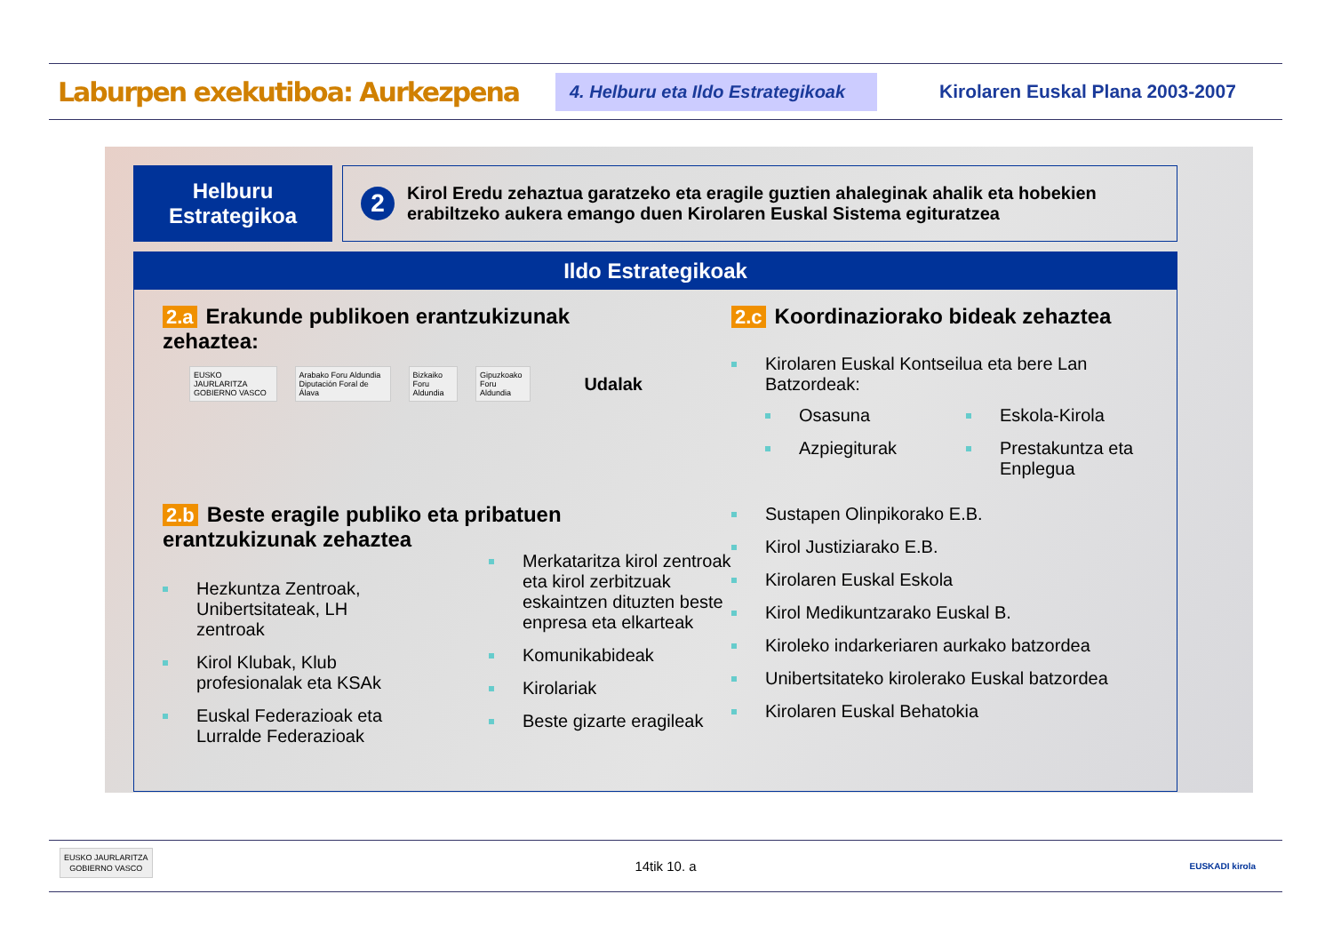Laburpen exekutiboa: Aurkezpena
4. Helburu eta Ildo Estrategikoak
Kirolaren Euskal Plana 2003-2007
Helburu
Estrategikoa
2
Kirol Eredu zehaztua garatzeko eta eragile guztien ahaleginak ahalik eta hobekien erabiltzeko aukera emango duen Kirolaren Euskal Sistema egituratzea
Ildo Estrategikoak
2.a Erakunde publikoen erantzukizunak zehaztea:
EUSKO JAURLARITZA GOBIERNO VASCO Arabako Foru Aldundia Diputación Foral de Álava Bizkaiko Foru Aldundia Gipuzkoako Foru Aldundia Udalak
2.b Beste eragile publiko eta pribatuen erantzukizunak zehaztea
Hezkuntza Zentroak, Unibertsitateak, LH zentroak
Kirol Klubak, Klub profesionalak eta KSAk
Euskal Federazioak eta Lurralde Federazioak
Merkataritza kirol zentroak eta kirol zerbitzuak eskaintzen dituzten beste enpresa eta elkarteak
Komunikabideak
Kirolariak
Beste gizarte eragileak
2.c Koordinaziorako bideak zehaztea
Kirolaren Euskal Kontseilua eta bere Lan Batzordeak:
Osasuna
Azpiegiturak
Eskola-Kirola
Prestakuntza eta Enplegua
Sustapen Olinpikorako E.B.
Kirol Justiziarako E.B.
Kirolaren Euskal Eskola
Kirol Medikuntzarako Euskal B.
Kiroleko indarkeriaren aurkako batzordea
Unibertsitateko kirolerako Euskal batzordea
Kirolaren Euskal Behatokia
EUSKO JAURLARITZA
GOBIERNO VASCO
14tik 10. a
EUSKADI kirola